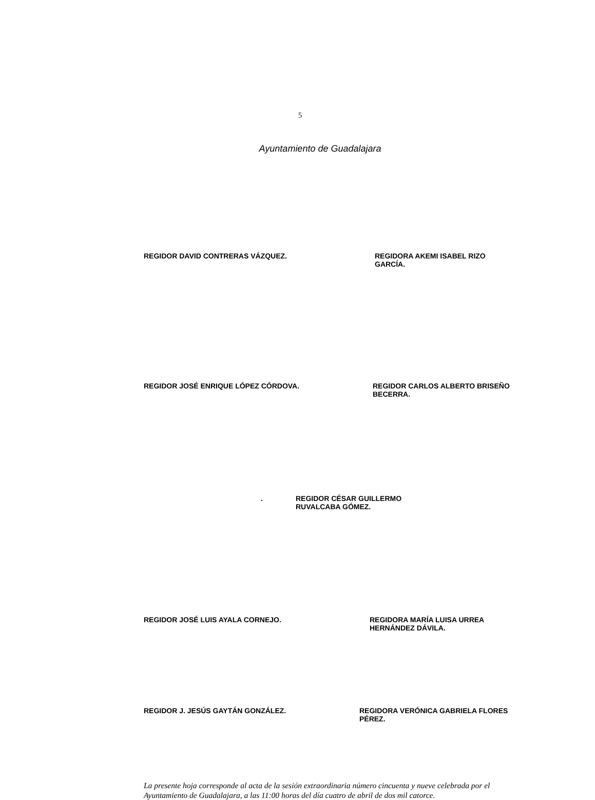5
Ayuntamiento de Guadalajara
REGIDOR DAVID CONTRERAS VÁZQUEZ. REGIDORA AKEMI ISABEL RIZO GARCÍA.
REGIDOR JOSÉ ENRIQUE LÓPEZ CÓRDOVA. REGIDOR CARLOS ALBERTO BRISEÑO BECERRA.
. REGIDOR CÉSAR GUILLERMO RUVALCABA GÓMEZ.
REGIDOR JOSÉ LUIS AYALA CORNEJO. REGIDORA MARÍA LUISA URREA HERNÁNDEZ DÁVILA.
REGIDOR J. JESÚS GAYTÁN GONZÁLEZ. REGIDORA VERÓNICA GABRIELA FLORES PÉREZ.
La presente hoja corresponde al acta de la sesión extraordinaria número cincuenta y nueve celebrada por el Ayuntamiento de Guadalajara, a las 11:00 horas del día cuatro de abril de dos mil catorce.